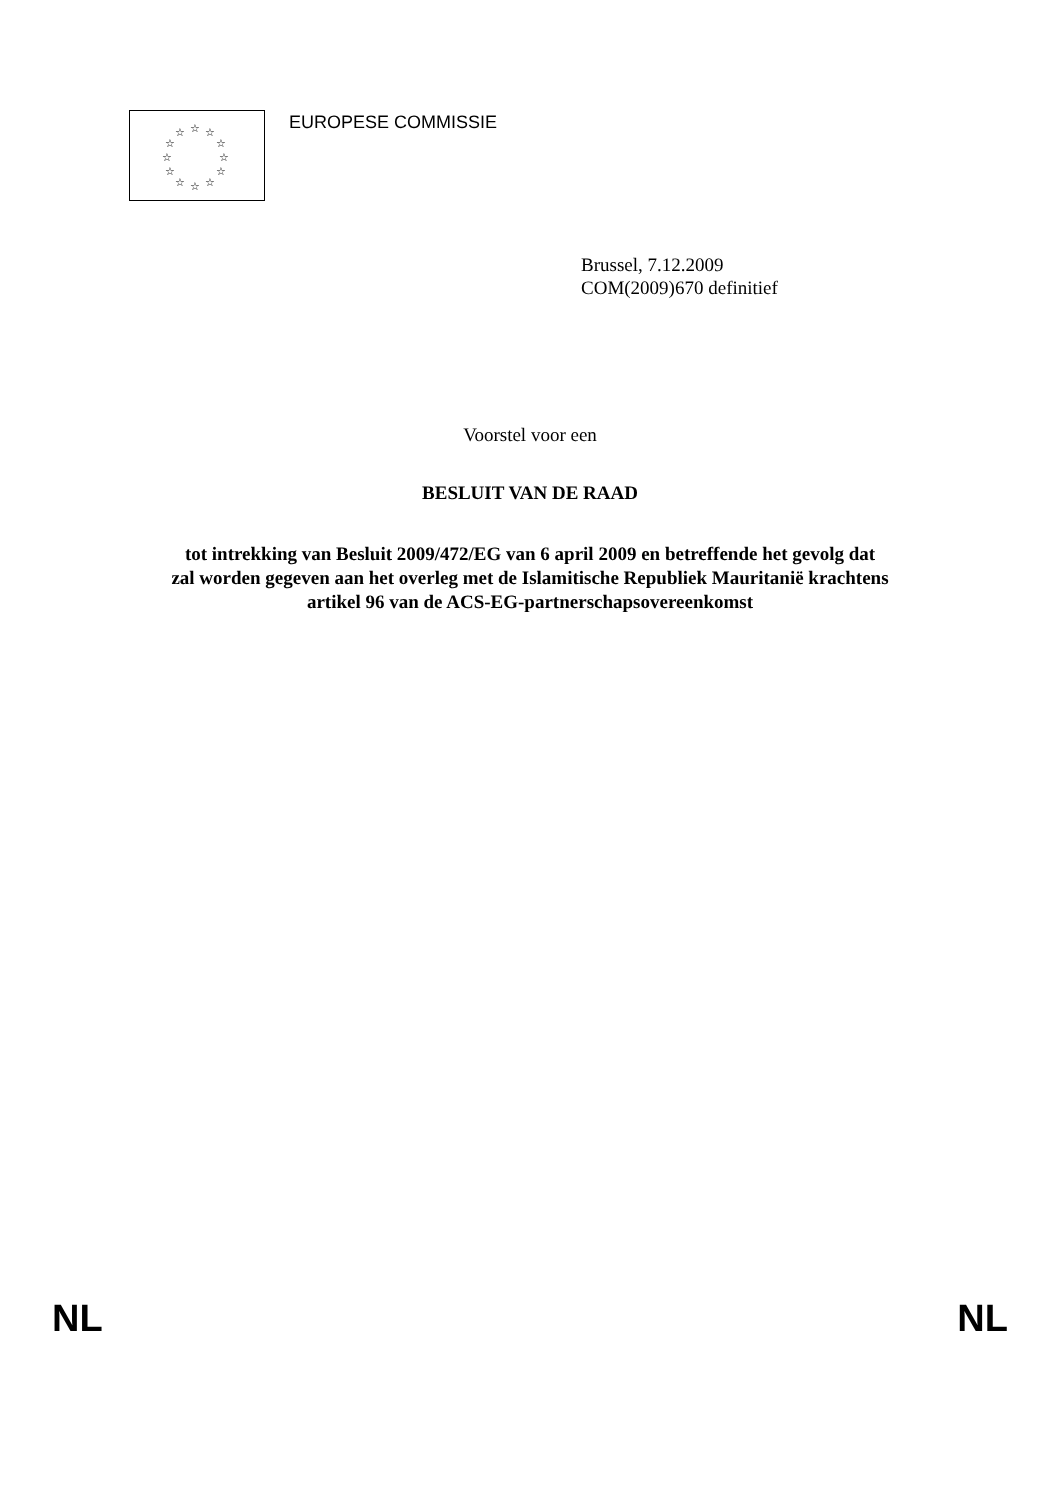☆ ☆ ☆
☆ ☆
☆ ☆
☆ ☆
☆ ☆ ☆
EUROPESE COMMISSIE
Brussel, 7.12.2009
COM(2009)670 definitief
Voorstel voor een
BESLUIT VAN DE RAAD
tot intrekking van Besluit 2009/472/EG van 6 april 2009 en betreffende het gevolg dat
zal worden gegeven aan het overleg met de Islamitische Republiek Mauritanië krachtens
artikel 96 van de ACS-EG-partnerschapsovereenkomst
NL NL